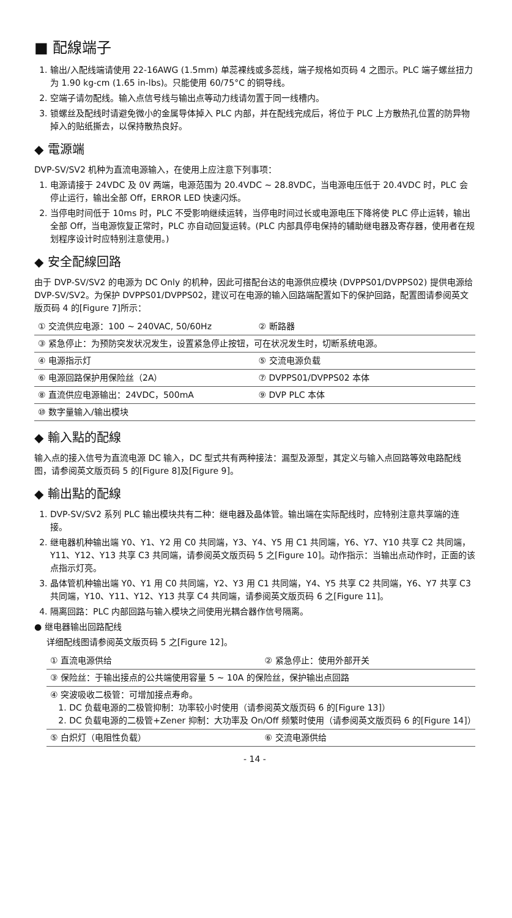■ 配線端子
1. 输出/入配线端请使用 22-16AWG (1.5mm) 单蕊裸线或多蕊线，端子规格如页码 4 之图示。PLC 端子螺丝扭力为 1.90 kg-cm (1.65 in-lbs)。只能使用 60/75°C 的铜导线。
2. 空端子请勿配线。输入点信号线与输出点等动力线请勿置于同一线槽内。
3. 锁螺丝及配线时请避免微小的金属导体掉入 PLC 内部，并在配线完成后，将位于 PLC 上方散热孔位置的防异物掉入的贴纸撕去，以保持散热良好。
◆ 電源端
DVP-SV/SV2 机种为直流电源输入，在使用上应注意下列事项：
1. 电源请接于 24VDC 及 0V 两端，电源范围为 20.4VDC ~ 28.8VDC，当电源电压低于 20.4VDC 时，PLC 会停止运行，输出全部 Off，ERROR LED 快速闪烁。
2. 当停电时间低于 10ms 时，PLC 不受影响继续运转，当停电时间过长或电源电压下降将使 PLC 停止运转，输出全部 Off，当电源恢复正常时，PLC 亦自动回复运转。(PLC 内部具停电保持的辅助继电器及寄存器，使用者在规划程序设计时应特别注意使用。)
◆ 安全配線回路
由于 DVP-SV/SV2 的电源为 DC Only 的机种，因此可搭配台达的电源供应模块 (DVPPS01/DVPPS02) 提供电源给 DVP-SV/SV2。为保护 DVPPS01/DVPPS02，建议可在电源的输入回路端配置如下的保护回路，配置图请参阅英文版页码 4 的[Figure 7]所示：
| ① 交流供应电源：100 ~ 240VAC, 50/60Hz | ② 断路器 |
| ③ 紧急停止：为预防突发状况发生，设置紧急停止按钮，可在状况发生时，切断系统电源。 | |
| ④ 电源指示灯 | ⑤ 交流电源负载 |
| ⑥ 电源回路保护用保险丝（2A） | ⑦ DVPPS01/DVPPS02 本体 |
| ⑧ 直流供应电源输出：24VDC，500mA | ⑨ DVP PLC 本体 |
| ⑩ 数字量输入/输出模块 | |
◆ 輸入點的配線
输入点的接入信号为直流电源 DC 输入，DC 型式共有两种接法：漏型及源型，其定义与输入点回路等效电路配线图，请参阅英文版页码 5 的[Figure 8]及[Figure 9]。
◆ 輸出點的配線
1. DVP-SV/SV2 系列 PLC 输出模块共有二种：继电器及晶体管。输出端在实际配线时，应特别注意共享端的连接。
2. 继电器机种输出端 Y0、Y1、Y2 用 C0 共同端，Y3、Y4、Y5 用 C1 共同端，Y6、Y7、Y10 共享 C2 共同端，Y11、Y12、Y13 共享 C3 共同端，请参阅英文版页码 5 之[Figure 10]。动作指示：当输出点动作时，正面的该点指示灯亮。
3. 晶体管机种输出端 Y0、Y1 用 C0 共同端，Y2、Y3 用 C1 共同端，Y4、Y5 共享 C2 共同端，Y6、Y7 共享 C3 共同端，Y10、Y11、Y12、Y13 共享 C4 共同端，请参阅英文版页码 6 之[Figure 11]。
4. 隔离回路：PLC 内部回路与输入模块之间使用光耦合器作信号隔离。
● 继电器输出回路配线
详细配线图请参阅英文版页码 5 之[Figure 12]。
| ① 直流电源供给 | ② 紧急停止：使用外部开关 |
| ③ 保险丝：于输出接点的公共端使用容量 5 ~ 10A 的保险丝，保护输出点回路 | |
| ④ 突波吸收二极管：可增加接点寿命。 1. DC 负载电源的二极管抑制：功率较小时使用（请参阅英文版页码 6 的[Figure 13]） 2. DC 负载电源的二极管+Zener 抑制：大功率及 On/Off 频繁时使用（请参阅英文版页码 6 的[Figure 14]） | |
| ⑤ 白炽灯（电阻性负载） | ⑥ 交流电源供给 |
- 14 -